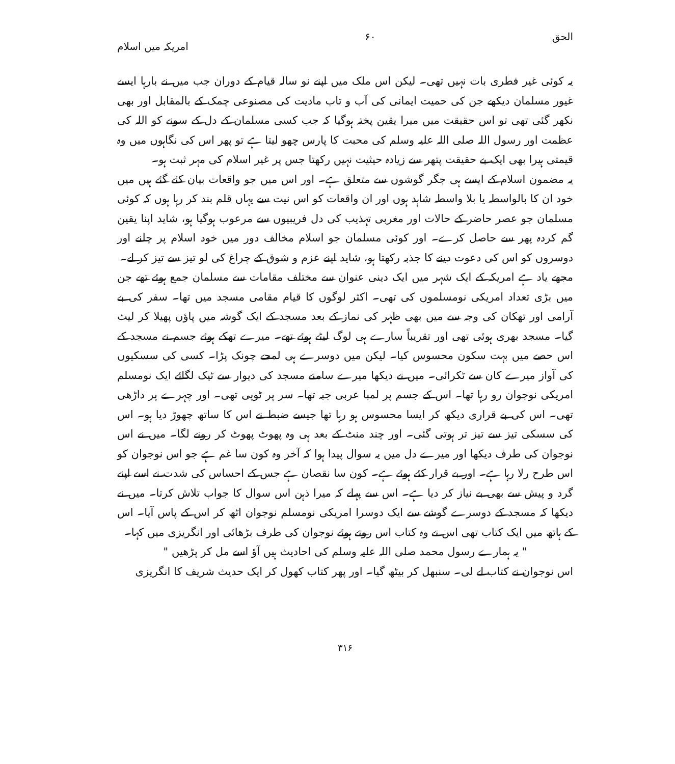الحق ۶۰ امریکہ میں اسلام
یہ کوئی غیر فطری بات نہیں تھی۔ لیکن اس ملک میں اپنے نو سالہ قیام کے دوران جب میں نے بارہا ایسے غیور مسلمان دیکھے جن کی حمیت ایمانی کی آب و تاب مادیت کی مصنوعی چمک کے بالمقابل اور بھی نکھر گئی تھی تو اس حقیقت میں میرا یقین پختہ ہوگیا کہ جب کسی مسلمان کے دل کے سونے کو اللہ کی عظمت اور رسول اللہ صلی اللہ علیہ وسلم کی محبت کا پارس چھو لیتا ہے تو پھر اس کی نگاہوں میں وہ قیمتی ہیرا بھی ایک بے حقیقت پتھر سے زیادہ حیثیت نہیں رکھتا جس پر غیر اسلام کی مہر ثبت ہو۔
یہ مضمون اسلام کے ایسے ہی جگر گوشوں سے متعلق ہے۔ اور اس میں جو واقعات بیان کئے گئے ہیں میں خود ان کا بالواسطہ یا بلا واسطہ شاہد ہوں اور ان واقعات کو اس نیت سے یہاں قلم بند کر رہا ہوں کہ کوئی مسلمان جو عصر حاضر کے حالات اور مغربی تہذیب کی دل فریبیوں سے مرعوب ہوگیا ہو، شاید اپنا یقین گم کردہ پھر سے حاصل کرے۔ اور کوئی مسلمان جو اسلام مخالف دور میں خود اسلام پر چلنے اور دوسروں کو اس کی دعوت دینے کا جذبہ رکھتا ہو، شاید اپنے عزم و شوق کے چراغ کی لو تیز سے تیز کر لے۔
مجھے یاد ہے امریکہ کے ایک شہر میں ایک دینی عنوان سے مختلف مقامات سے مسلمان جمع ہوئے تھے جن میں بڑی تعداد امریکی نومسلموں کی تھی۔ اکثر لوگوں کا قیام مقامی مسجد میں تھا۔ سفر کی بے آرامی اور تھکان کی وجہ سے میں بھی ظہر کی نماز کے بعد مسجد کے ایک گوشہ میں پاؤں پھیلا کر لیٹ گیا۔ مسجد بھری ہوئی تھی اور تقریباً سارے ہی لوگ لیٹے ہوئے تھے۔ میرے تھکے ہوئے جسم نے مسجد کے اس حصے میں بہت سکون محسوس کیا۔ لیکن میں دوسرے ہی لمحے چونک پڑا۔ کسی کی سسکیوں کی آواز میرے کان سے ٹکرائی۔ میں نے دیکھا میرے سامنے مسجد کی دیوار سے ٹیک لگائے ایک نومسلم امریکی نوجوان رو رہا تھا۔ اس کے جسم پر لمبا عربی جبہ تھا۔ سر پر ٹوپی تھی۔ اور چہرے پر داڑھی تھی۔ اس کی بے قراری دیکھ کر ایسا محسوس ہو رہا تھا جیسے ضبط نے اس کا ساتھ چھوڑ دیا ہو۔ اس کی سسکی تیز سے تیز تر ہوتی گئی۔ اور چند منٹ کے بعد ہی وہ پھوٹ پھوٹ کر رونے لگا۔ میں نے اس نوجوان کی طرف دیکھا اور میرے دل میں یہ سوال پیدا ہوا کہ آخر وہ کون سا غم ہے جو اس نوجوان کو اس طرح رلا رہا ہے۔ اور بے قرار کئے ہوئے ہے۔ کون سا نقصان ہے جس کے احساس کی شدت نے اسے اپنے گرد و پیش سے بھی بے نیاز کر دیا ہے۔ اس سے پہلے کہ میرا ذہن اس سوال کا جواب تلاش کرتا۔ میں نے دیکھا کہ مسجد کے دوسرے گوشے سے ایک دوسرا امریکی نومسلم نوجوان اٹھ کر اس کے پاس آیا۔ اس کے ہاتھ میں ایک کتاب تھی اس نے وہ کتاب اس روتے ہوئے نوجوان کی طرف بڑھائی اور انگریزی میں کہا۔
" یہ ہمارے رسول محمد صلی اللہ علیہ وسلم کی احادیث ہیں آؤ اسے مل کر پڑھیں "
اس نوجوان نے کتاب لے لی۔ سنبھل کر بیٹھ گیا۔ اور پھر کتاب کھول کر ایک حدیث شریف کا انگریزی
۳۱۶